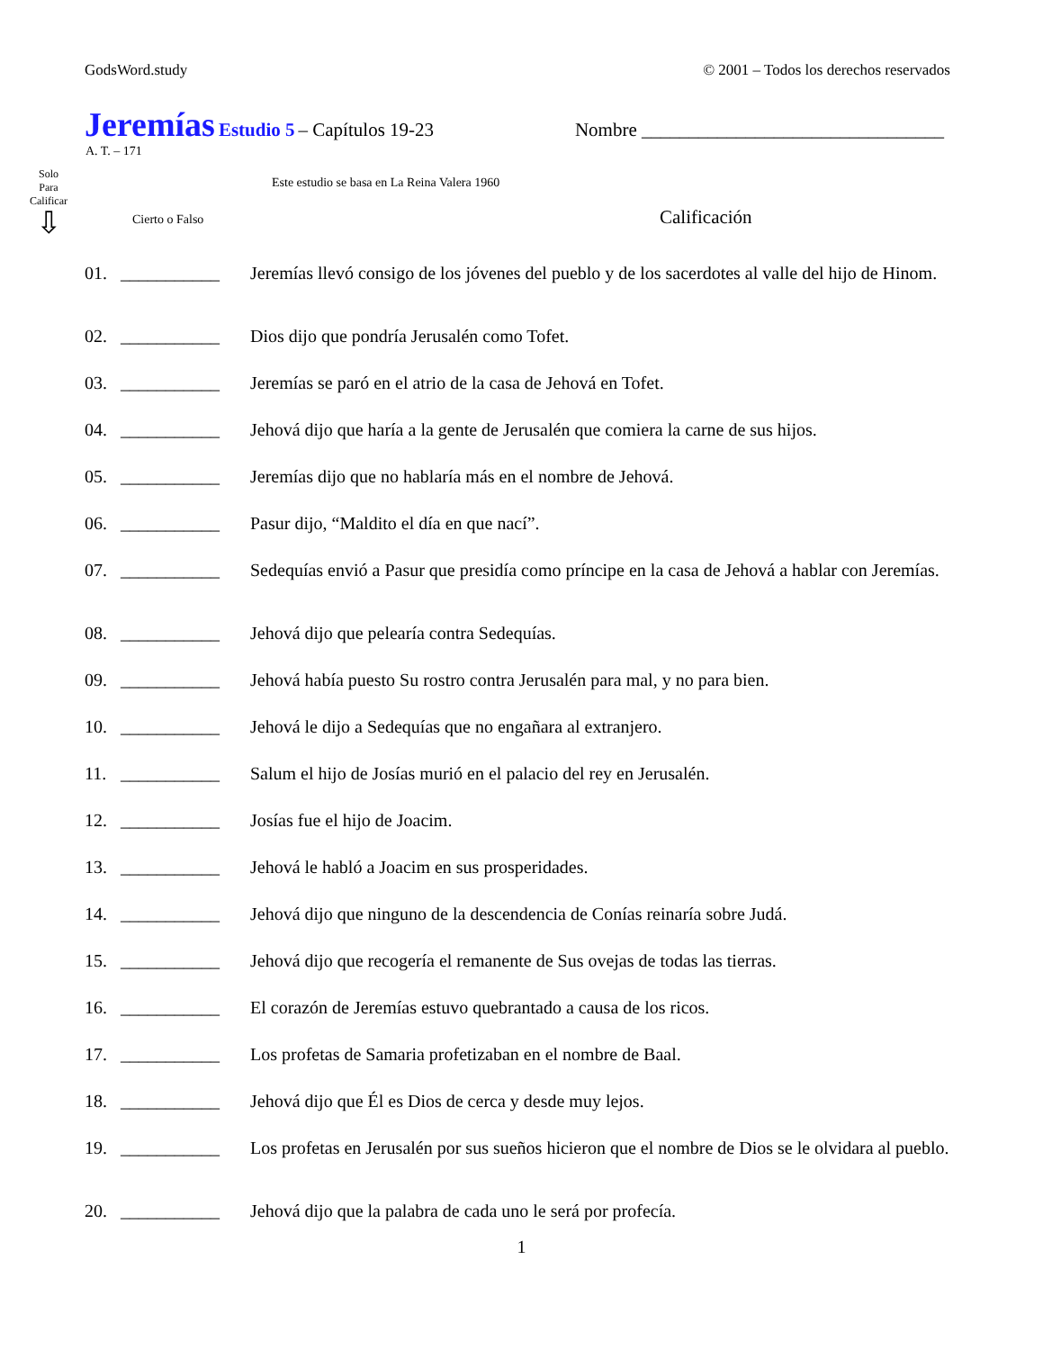GodsWord.study © 2001 – Todos los derechos reservados
Jeremías Estudio 5 – Capítulos 19-23 Nombre ________________________________
A. T. – 171
Solo
Para
Calificar
⇩
Este estudio se basa en La Reina Valera 1960
Cierto o Falso Calificación
01. ___________ Jeremías llevó consigo de los jóvenes del pueblo y de los sacerdotes al valle del hijo de Hinom.
02. ___________ Dios dijo que pondría Jerusalén como Tofet.
03. ___________ Jeremías se paró en el atrio de la casa de Jehová en Tofet.
04. ___________ Jehová dijo que haría a la gente de Jerusalén que comiera la carne de sus hijos.
05. ___________ Jeremías dijo que no hablaría más en el nombre de Jehová.
06. ___________ Pasur dijo, “Maldito el día en que nací”.
07. ___________ Sedequías envió a Pasur que presidía como príncipe en la casa de Jehová a hablar con Jeremías.
08. ___________ Jehová dijo que pelearía contra Sedequías.
09. ___________ Jehová había puesto Su rostro contra Jerusalén para mal, y no para bien.
10. ___________ Jehová le dijo a Sedequías que no engañara al extranjero.
11. ___________ Salum el hijo de Josías murió en el palacio del rey en Jerusalén.
12. ___________ Josías fue el hijo de Joacim.
13. ___________ Jehová le habló a Joacim en sus prosperidades.
14. ___________ Jehová dijo que ninguno de la descendencia de Conías reinaría sobre Judá.
15. ___________ Jehová dijo que recogería el remanente de Sus ovejas de todas las tierras.
16. ___________ El corazón de Jeremías estuvo quebrantado a causa de los ricos.
17. ___________ Los profetas de Samaria profetizaban en el nombre de Baal.
18. ___________ Jehová dijo que Él es Dios de cerca y desde muy lejos.
19. ___________ Los profetas en Jerusalén por sus sueños hicieron que el nombre de Dios se le olvidara al pueblo.
20. ___________ Jehová dijo que la palabra de cada uno le será por profecía.
1